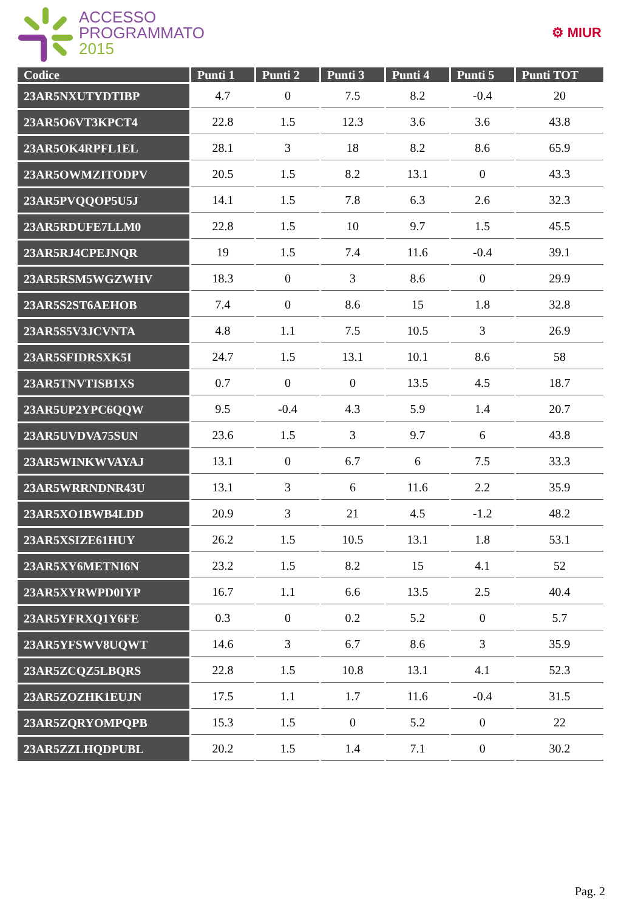ACCESSO
PROGRAMMATO
2015
⚙ MIUR
| Codice | Punti 1 | Punti 2 | Punti 3 | Punti 4 | Punti 5 | Punti TOT |
| --- | --- | --- | --- | --- | --- | --- |
| 23AR5NXUTYDTIBP | 4.7 | 0 | 7.5 | 8.2 | -0.4 | 20 |
| 23AR5O6VT3KPCT4 | 22.8 | 1.5 | 12.3 | 3.6 | 3.6 | 43.8 |
| 23AR5OK4RPFL1EL | 28.1 | 3 | 18 | 8.2 | 8.6 | 65.9 |
| 23AR5OWMZITODPV | 20.5 | 1.5 | 8.2 | 13.1 | 0 | 43.3 |
| 23AR5PVQQOP5U5J | 14.1 | 1.5 | 7.8 | 6.3 | 2.6 | 32.3 |
| 23AR5RDUFE7LLM0 | 22.8 | 1.5 | 10 | 9.7 | 1.5 | 45.5 |
| 23AR5RJ4CPEJNQR | 19 | 1.5 | 7.4 | 11.6 | -0.4 | 39.1 |
| 23AR5RSM5WGZWHV | 18.3 | 0 | 3 | 8.6 | 0 | 29.9 |
| 23AR5S2ST6AEHOB | 7.4 | 0 | 8.6 | 15 | 1.8 | 32.8 |
| 23AR5S5V3JCVNTA | 4.8 | 1.1 | 7.5 | 10.5 | 3 | 26.9 |
| 23AR5SFIDRSXK5I | 24.7 | 1.5 | 13.1 | 10.1 | 8.6 | 58 |
| 23AR5TNVTISB1XS | 0.7 | 0 | 0 | 13.5 | 4.5 | 18.7 |
| 23AR5UP2YPC6QQW | 9.5 | -0.4 | 4.3 | 5.9 | 1.4 | 20.7 |
| 23AR5UVDVA75SUN | 23.6 | 1.5 | 3 | 9.7 | 6 | 43.8 |
| 23AR5WINKWVAYAJ | 13.1 | 0 | 6.7 | 6 | 7.5 | 33.3 |
| 23AR5WRRNDNR43U | 13.1 | 3 | 6 | 11.6 | 2.2 | 35.9 |
| 23AR5XO1BWB4LDD | 20.9 | 3 | 21 | 4.5 | -1.2 | 48.2 |
| 23AR5XSIZE61HUY | 26.2 | 1.5 | 10.5 | 13.1 | 1.8 | 53.1 |
| 23AR5XY6METNI6N | 23.2 | 1.5 | 8.2 | 15 | 4.1 | 52 |
| 23AR5XYRWPD0IYP | 16.7 | 1.1 | 6.6 | 13.5 | 2.5 | 40.4 |
| 23AR5YFRXQ1Y6FE | 0.3 | 0 | 0.2 | 5.2 | 0 | 5.7 |
| 23AR5YFSWV8UQWT | 14.6 | 3 | 6.7 | 8.6 | 3 | 35.9 |
| 23AR5ZCQZ5LBQRS | 22.8 | 1.5 | 10.8 | 13.1 | 4.1 | 52.3 |
| 23AR5ZOZHK1EUJN | 17.5 | 1.1 | 1.7 | 11.6 | -0.4 | 31.5 |
| 23AR5ZQRYOMPQPB | 15.3 | 1.5 | 0 | 5.2 | 0 | 22 |
| 23AR5ZZLHQDPUBL | 20.2 | 1.5 | 1.4 | 7.1 | 0 | 30.2 |
Pag. 2